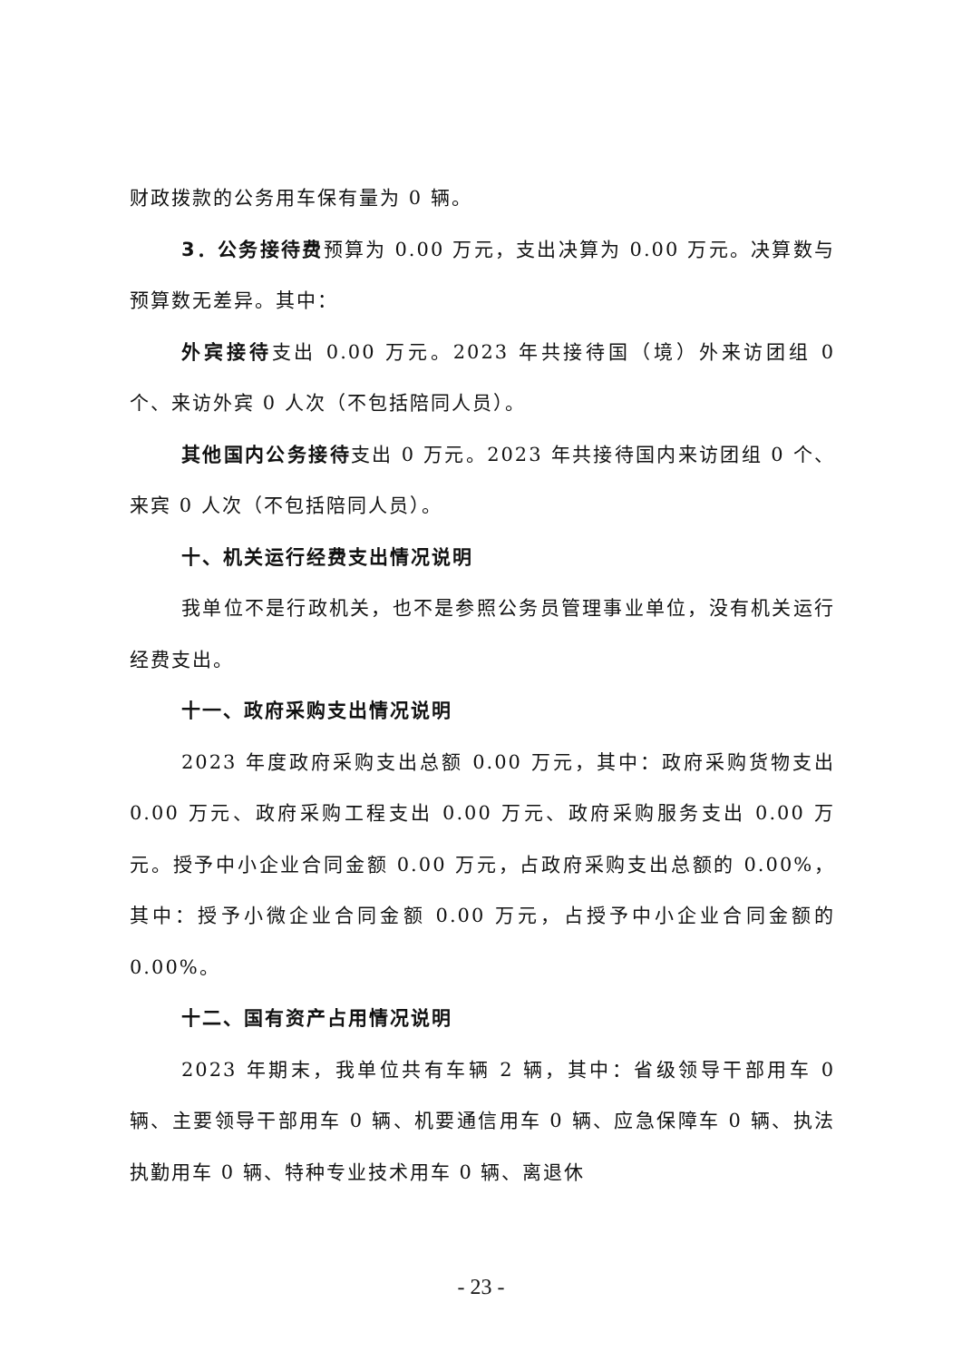财政拨款的公务用车保有量为 0 辆。
3．公务接待费预算为 0.00 万元，支出决算为 0.00 万元。决算数与预算数无差异。其中：
外宾接待支出 0.00 万元。2023 年共接待国（境）外来访团组 0 个、来访外宾 0 人次（不包括陪同人员）。
其他国内公务接待支出 0 万元。2023 年共接待国内来访团组 0 个、来宾 0 人次（不包括陪同人员）。
十、机关运行经费支出情况说明
我单位不是行政机关，也不是参照公务员管理事业单位，没有机关运行经费支出。
十一、政府采购支出情况说明
2023 年度政府采购支出总额 0.00 万元，其中：政府采购货物支出 0.00 万元、政府采购工程支出 0.00 万元、政府采购服务支出 0.00 万元。授予中小企业合同金额 0.00 万元，占政府采购支出总额的 0.00%，其中：授予小微企业合同金额 0.00 万元，占授予中小企业合同金额的 0.00%。
十二、国有资产占用情况说明
2023 年期末，我单位共有车辆 2 辆，其中：省级领导干部用车 0 辆、主要领导干部用车 0 辆、机要通信用车 0 辆、应急保障车 0 辆、执法执勤用车 0 辆、特种专业技术用车 0 辆、离退休
- 23 -